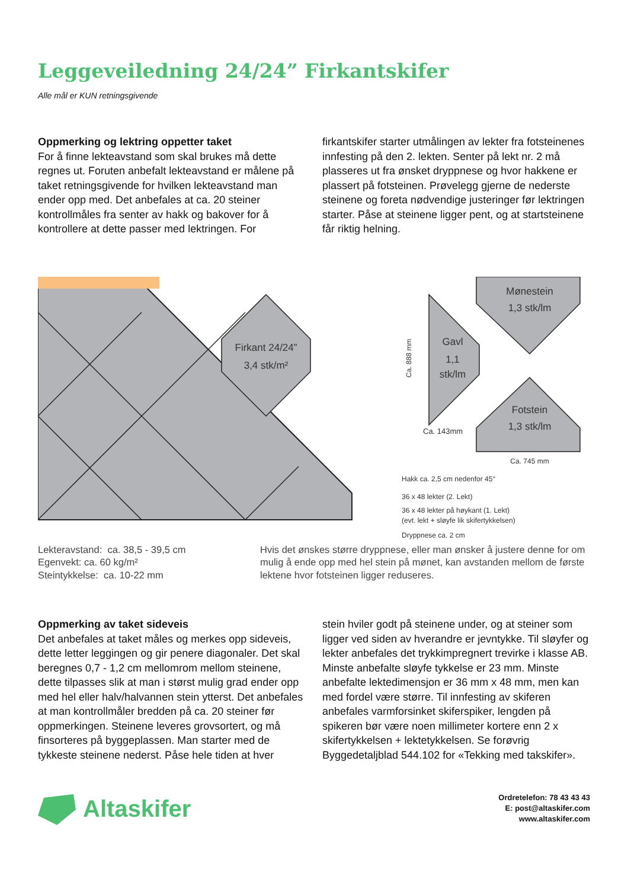Leggeveiledning 24/24” Firkantskifer
Alle mål er KUN retningsgivende
Oppmerking og lektring oppetter taket
For å finne lekteavstand som skal brukes må dette regnes ut. Foruten anbefalt lekteavstand er målene på taket retningsgivende for hvilken lekteavstand man ender opp med. Det anbefales at ca. 20 steiner kontrollmåles fra senter av hakk og bakover for å kontrollere at dette passer med lektringen. For
firkantskifer starter utmålingen av lekter fra fotsteinenes innfesting på den 2. lekten. Senter på lekt nr. 2 må plasseres ut fra ønsket dryppnese og hvor hakkene er plassert på fotsteinen. Prøvelegg gjerne de nederste steinene og foreta nødvendige justeringer før lektringen starter. Påse at steinene ligger pent, og at startsteinene får riktig helning.
Firkant 24/24”
3,4 stk/m²
Gavl
1,1
stk/lm
Ca. 888 mm
Mønestein
1,3 stk/lm
Fotstein
1,3 stk/lm
Ca. 143mm
Ca. 745 mm
Hakk ca. 2,5 cm nedenfor 45°
36 x 48 lekter (2. Lekt)
36 x 48 lekter på høykant (1. Lekt)
(evt. lekt + sløyfe lik skifertykkelsen)
Dryppnese ca. 2 cm
Lekteravstand: ca. 38,5 - 39,5 cm
Egenvekt: ca. 60 kg/m²
Steintykkelse: ca. 10-22 mm
Hvis det ønskes større dryppnese, eller man ønsker å justere denne for om mulig å ende opp med hel stein på mønet, kan avstanden mellom de første lektene hvor fotsteinen ligger reduseres.
Oppmerking av taket sideveis
Det anbefales at taket måles og merkes opp sideveis, dette letter leggingen og gir penere diagonaler. Det skal beregnes 0,7 - 1,2 cm mellomrom mellom steinene, dette tilpasses slik at man i størst mulig grad ender opp med hel eller halv/halvannen stein ytterst. Det anbefales at man kontrollmåler bredden på ca. 20 steiner før oppmerkingen. Steinene leveres grovsortert, og må finsorteres på byggeplassen. Man starter med de tykkeste steinene nederst. Påse hele tiden at hver
stein hviler godt på steinene under, og at steiner som ligger ved siden av hverandre er jevntykke. Til sløyfer og lekter anbefales det trykkimpregnert trevirke i klasse AB. Minste anbefalte sløyfe tykkelse er 23 mm. Minste anbefalte lektedimensjon er 36 mm x 48 mm, men kan med fordel være større. Til innfesting av skiferen anbefales varmforsinket skiferspiker, lengden på spikeren bør være noen millimeter kortere enn 2 x skifertykkelsen + lektetykkelsen. Se forøvrig Byggedetaljblad 544.102 for «Tekking med takskifer».
Altaskifer
Ordretelefon: 78 43 43 43
E: post@altaskifer.com
www.altaskifer.com